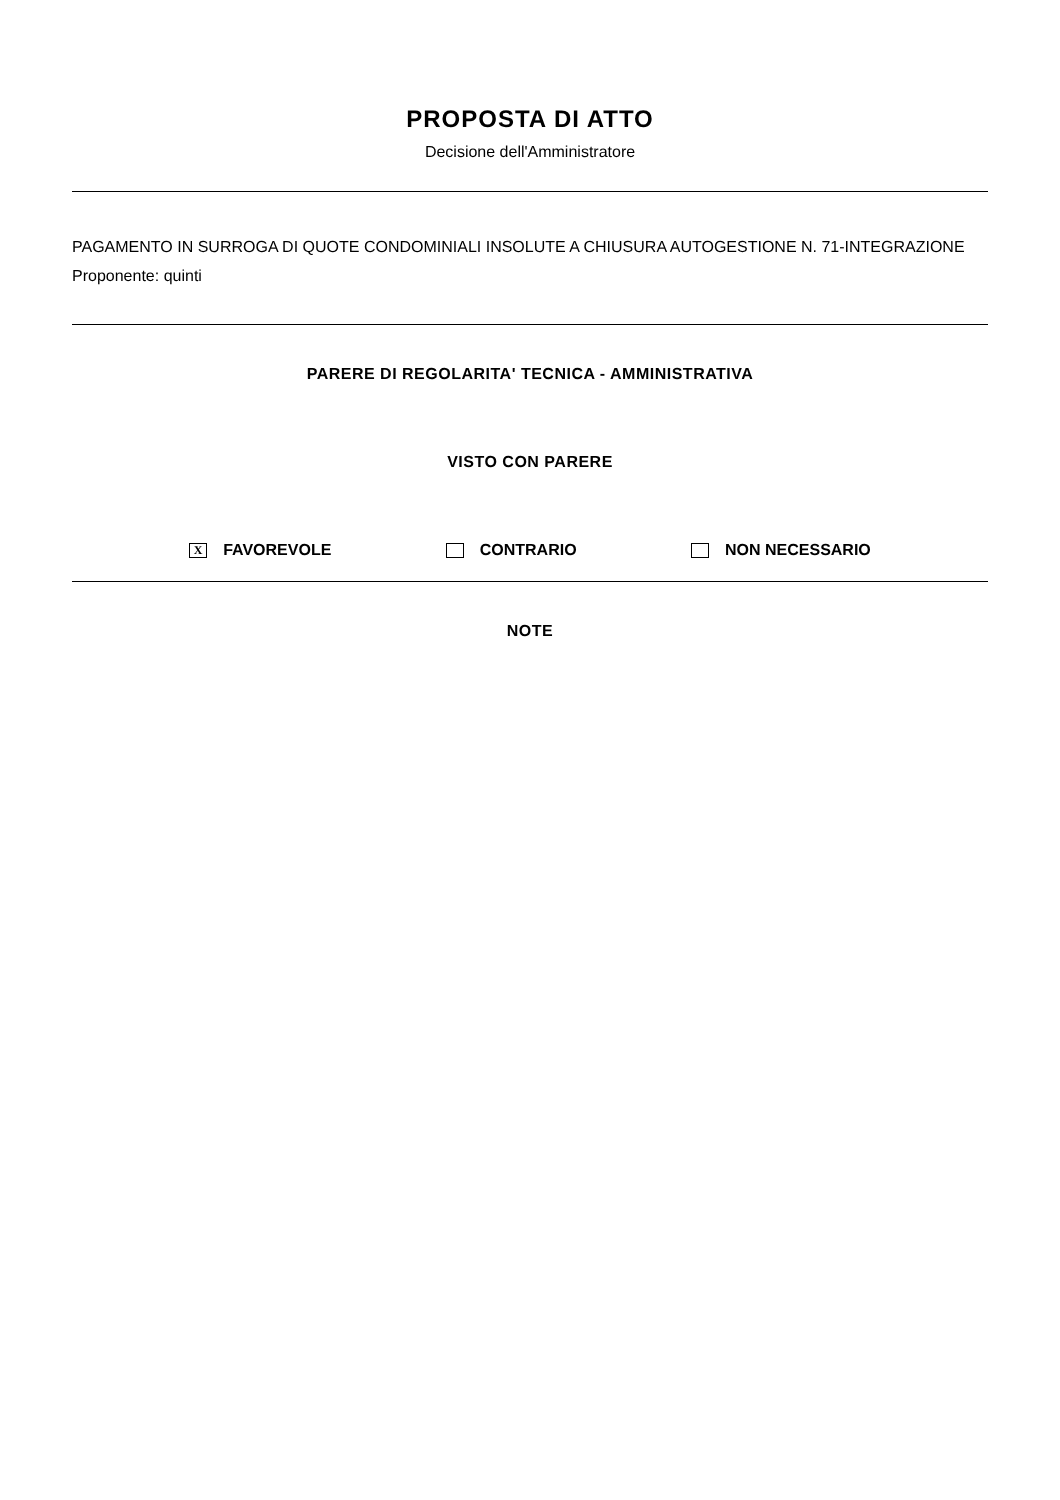PROPOSTA DI ATTO
Decisione dell'Amministratore
PAGAMENTO IN SURROGA DI QUOTE CONDOMINIALI INSOLUTE A CHIUSURA AUTOGESTIONE N. 71-INTEGRAZIONE
Proponente: quinti
PARERE DI REGOLARITA' TECNICA - AMMINISTRATIVA
VISTO CON PARERE
X FAVOREVOLE CONTRARIO NON NECESSARIO
NOTE